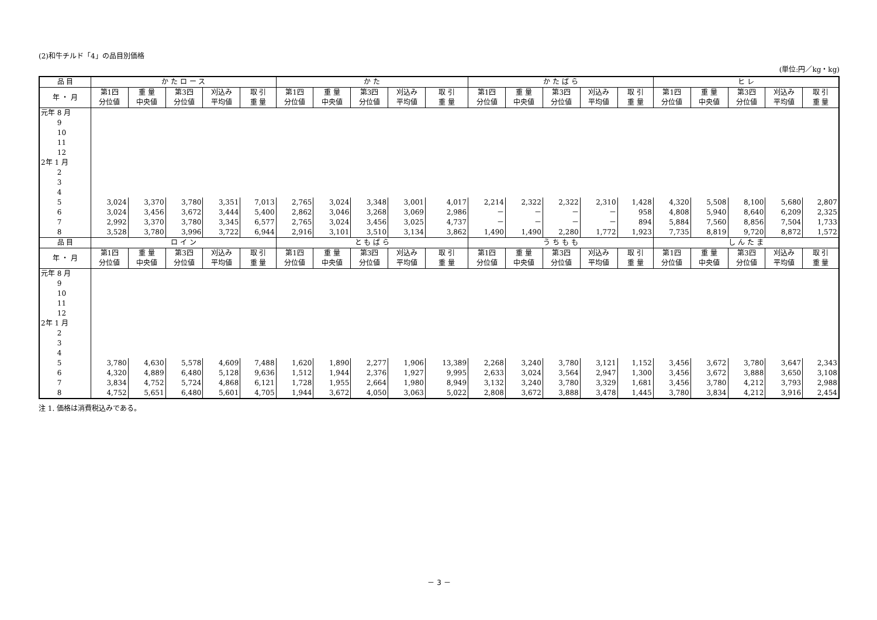(2)和牛チルド「4」の品目別価格
(単位:円／kg・kg)
| 品 目 | か た ロ ー ス | | | | | か た | | | | | か た ば ら | | | | | ヒ レ | | | | |
| --- | --- | --- | --- | --- | --- | --- | --- | --- | --- | --- | --- | --- | --- | --- | --- | --- | --- | --- | --- | --- |
| 年 ・ 月 | 第1四 分位値 | 重 量 中央値 | 第3四 分位値 | 刈込み 平均値 | 取 引 重 量 | 第1四 分位値 | 重 量 中央値 | 第3四 分位値 | 刈込み 平均値 | 取 引 重 量 | 第1四 分位値 | 重 量 中央値 | 第3四 分位値 | 刈込み 平均値 | 取 引 重 量 | 第1四 分位値 | 重 量 中央値 | 第3四 分位値 | 刈込み 平均値 | 取 引 重 量 |
| 元年 8 月 | | | | | | | | | | | | | | | | | | | | |
| 9 | | | | | | | | | | | | | | | | | | | | |
| 10 | | | | | | | | | | | | | | | | | | | | |
| 11 | | | | | | | | | | | | | | | | | | | | |
| 12 | | | | | | | | | | | | | | | | | | | | |
| 2年 1 月 | | | | | | | | | | | | | | | | | | | | |
| 2 | | | | | | | | | | | | | | | | | | | | |
| 3 | | | | | | | | | | | | | | | | | | | | |
| 4 | | | | | | | | | | | | | | | | | | | | |
| 5 | 3,024 | 3,370 | 3,780 | 3,351 | 7,013 | 2,765 | 3,024 | 3,348 | 3,001 | 4,017 | 2,214 | 2,322 | 2,322 | 2,310 | 1,428 | 4,320 | 5,508 | 8,100 | 5,680 | 2,807 |
| 6 | 3,024 | 3,456 | 3,672 | 3,444 | 5,400 | 2,862 | 3,046 | 3,268 | 3,069 | 2,986 | － | － | － | － | 958 | 4,808 | 5,940 | 8,640 | 6,209 | 2,325 |
| 7 | 2,992 | 3,370 | 3,780 | 3,345 | 6,577 | 2,765 | 3,024 | 3,456 | 3,025 | 4,737 | － | － | － | － | 894 | 5,884 | 7,560 | 8,856 | 7,504 | 1,733 |
| 8 | 3,528 | 3,780 | 3,996 | 3,722 | 6,944 | 2,916 | 3,101 | 3,510 | 3,134 | 3,862 | 1,490 | 1,490 | 2,280 | 1,772 | 1,923 | 7,735 | 8,819 | 9,720 | 8,872 | 1,572 |
| 品 目 | ロ イ ン | | | | | と も ば ら | | | | | う ち も も | | | | | し ん た ま | | | | |
| 年 ・ 月 | 第1四 分位値 | 重 量 中央値 | 第3四 分位値 | 刈込み 平均値 | 取 引 重 量 | 第1四 分位値 | 重 量 中央値 | 第3四 分位値 | 刈込み 平均値 | 取 引 重 量 | 第1四 分位値 | 重 量 中央値 | 第3四 分位値 | 刈込み 平均値 | 取 引 重 量 | 第1四 分位値 | 重 量 中央値 | 第3四 分位値 | 刈込み 平均値 | 取 引 重 量 |
| 元年 8 月 | | | | | | | | | | | | | | | | | | | | |
| 9 | | | | | | | | | | | | | | | | | | | | |
| 10 | | | | | | | | | | | | | | | | | | | | |
| 11 | | | | | | | | | | | | | | | | | | | | |
| 12 | | | | | | | | | | | | | | | | | | | | |
| 2年 1 月 | | | | | | | | | | | | | | | | | | | | |
| 2 | | | | | | | | | | | | | | | | | | | | |
| 3 | | | | | | | | | | | | | | | | | | | | |
| 4 | | | | | | | | | | | | | | | | | | | | |
| 5 | 3,780 | 4,630 | 5,578 | 4,609 | 7,488 | 1,620 | 1,890 | 2,277 | 1,906 | 13,389 | 2,268 | 3,240 | 3,780 | 3,121 | 1,152 | 3,456 | 3,672 | 3,780 | 3,647 | 2,343 |
| 6 | 4,320 | 4,889 | 6,480 | 5,128 | 9,636 | 1,512 | 1,944 | 2,376 | 1,927 | 9,995 | 2,633 | 3,024 | 3,564 | 2,947 | 1,300 | 3,456 | 3,672 | 3,888 | 3,650 | 3,108 |
| 7 | 3,834 | 4,752 | 5,724 | 4,868 | 6,121 | 1,728 | 1,955 | 2,664 | 1,980 | 8,949 | 3,132 | 3,240 | 3,780 | 3,329 | 1,681 | 3,456 | 3,780 | 4,212 | 3,793 | 2,988 |
| 8 | 4,752 | 5,651 | 6,480 | 5,601 | 4,705 | 1,944 | 3,672 | 4,050 | 3,063 | 5,022 | 2,808 | 3,672 | 3,888 | 3,478 | 1,445 | 3,780 | 3,834 | 4,212 | 3,916 | 2,454 |
注 1. 価格は消費税込みである。
－ 3 －